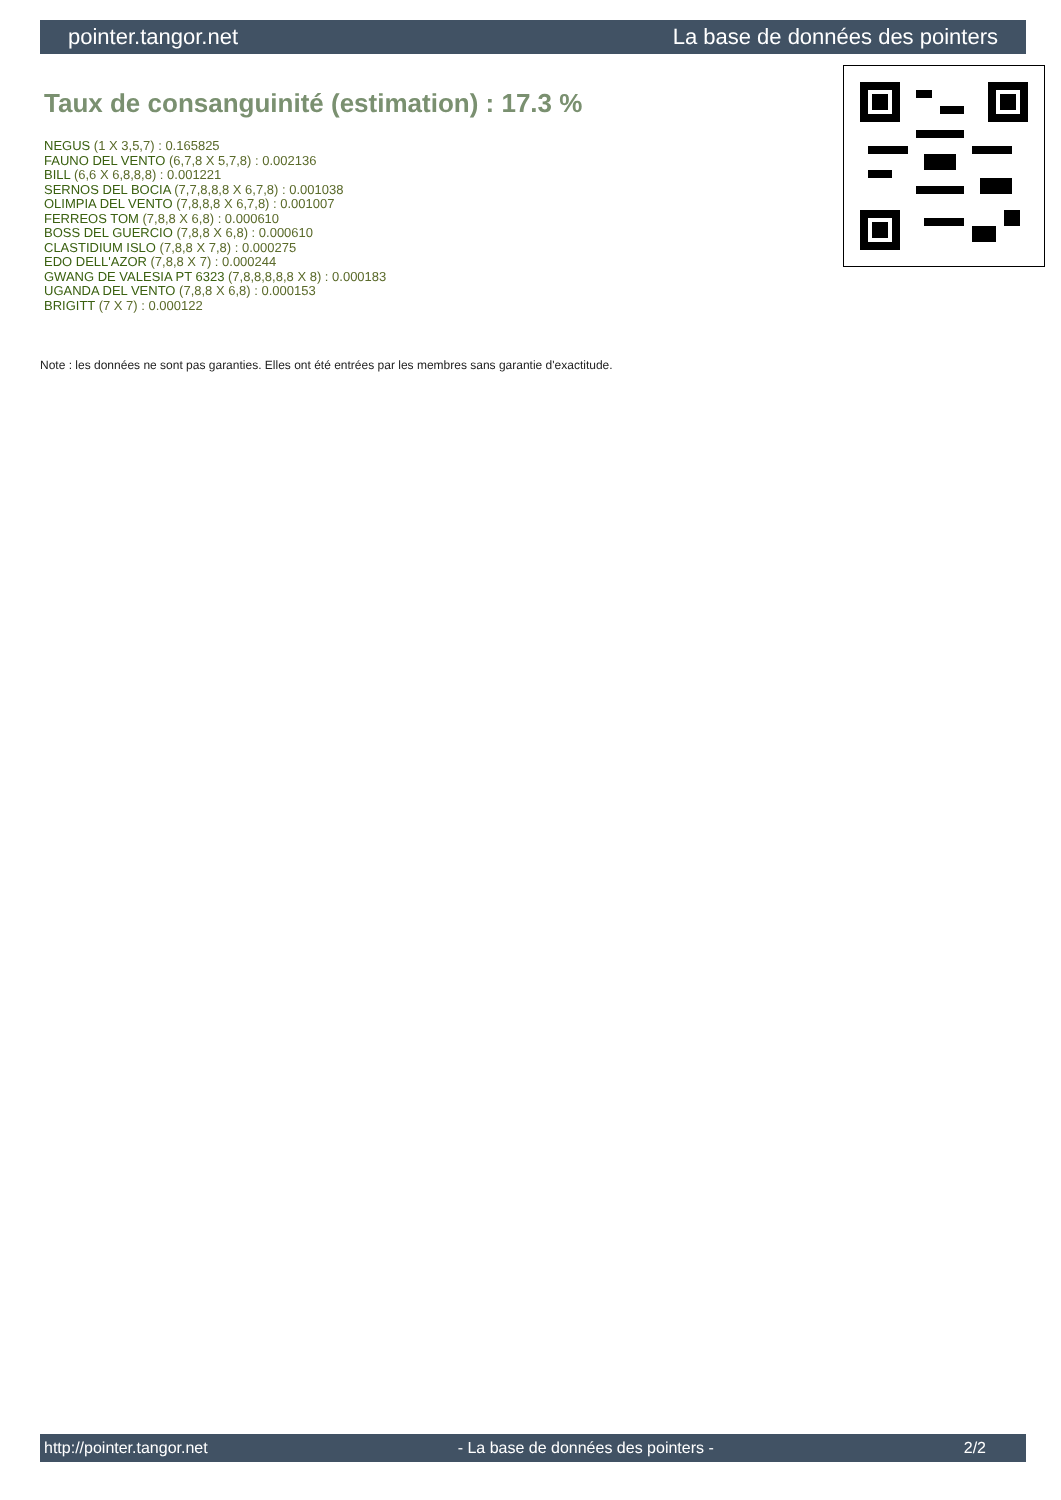pointer.tangor.net La base de données des pointers
Taux de consanguinité (estimation) : 17.3 %
NEGUS (1 X 3,5,7) : 0.165825
FAUNO DEL VENTO (6,7,8 X 5,7,8) : 0.002136
BILL (6,6 X 6,8,8,8) : 0.001221
SERNOS DEL BOCIA (7,7,8,8,8 X 6,7,8) : 0.001038
OLIMPIA DEL VENTO (7,8,8,8 X 6,7,8) : 0.001007
FERREOS TOM (7,8,8 X 6,8) : 0.000610
BOSS DEL GUERCIO (7,8,8 X 6,8) : 0.000610
CLASTIDIUM ISLO (7,8,8 X 7,8) : 0.000275
EDO DELL'AZOR (7,8,8 X 7) : 0.000244
GWANG DE VALESIA PT 6323 (7,8,8,8,8,8 X 8) : 0.000183
UGANDA DEL VENTO (7,8,8 X 6,8) : 0.000153
BRIGITT (7 X 7) : 0.000122
Note : les données ne sont pas garanties. Elles ont été entrées par les membres sans garantie d'exactitude.
http://pointer.tangor.net - La base de données des pointers - 2/2